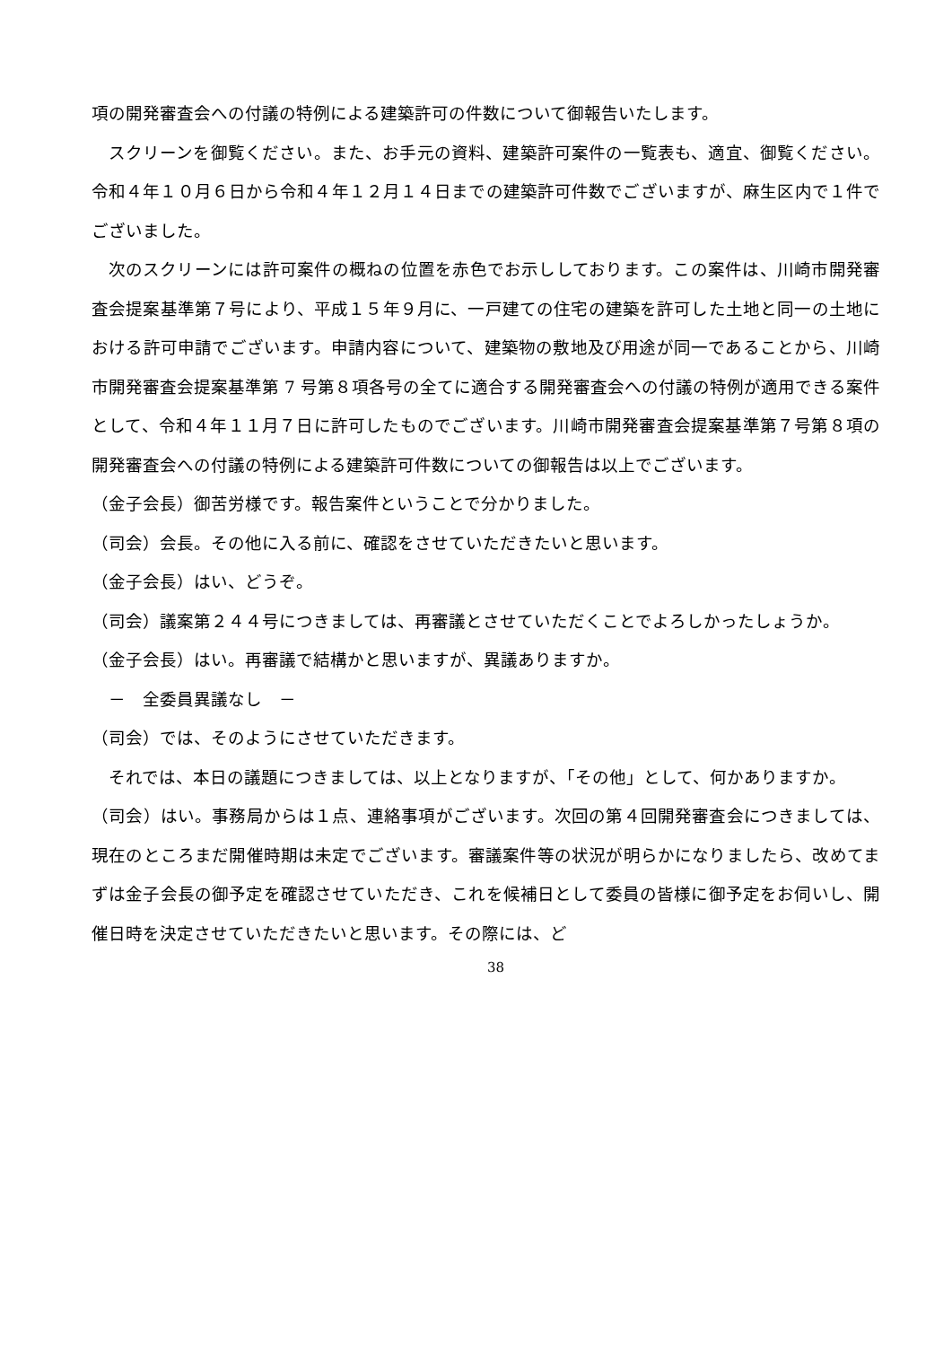項の開発審査会への付議の特例による建築許可の件数について御報告いたします。
スクリーンを御覧ください。また、お手元の資料、建築許可案件の一覧表も、適宜、御覧ください。令和４年１０月６日から令和４年１２月１４日までの建築許可件数でございますが、麻生区内で１件でございました。
次のスクリーンには許可案件の概ねの位置を赤色でお示ししております。この案件は、川崎市開発審査会提案基準第７号により、平成１５年９月に、一戸建ての住宅の建築を許可した土地と同一の土地における許可申請でございます。申請内容について、建築物の敷地及び用途が同一であることから、川崎市開発審査会提案基準第 7 号第８項各号の全てに適合する開発審査会への付議の特例が適用できる案件として、令和４年１１月７日に許可したものでございます。川崎市開発審査会提案基準第７号第８項の開発審査会への付議の特例による建築許可件数についての御報告は以上でございます。
（金子会長）御苦労様です。報告案件ということで分かりました。
（司会）会長。その他に入る前に、確認をさせていただきたいと思います。
（金子会長）はい、どうぞ。
（司会）議案第２４４号につきましては、再審議とさせていただくことでよろしかったしょうか。
（金子会長）はい。再審議で結構かと思いますが、異議ありますか。
　－　全委員異議なし　－
（司会）では、そのようにさせていただきます。
それでは、本日の議題につきましては、以上となりますが、「その他」として、何かありますか。
（司会）はい。事務局からは１点、連絡事項がございます。次回の第４回開発審査会につきましては、現在のところまだ開催時期は未定でございます。審議案件等の状況が明らかになりましたら、改めてまずは金子会長の御予定を確認させていただき、これを候補日として委員の皆様に御予定をお伺いし、開催日時を決定させていただきたいと思います。その際には、ど
38